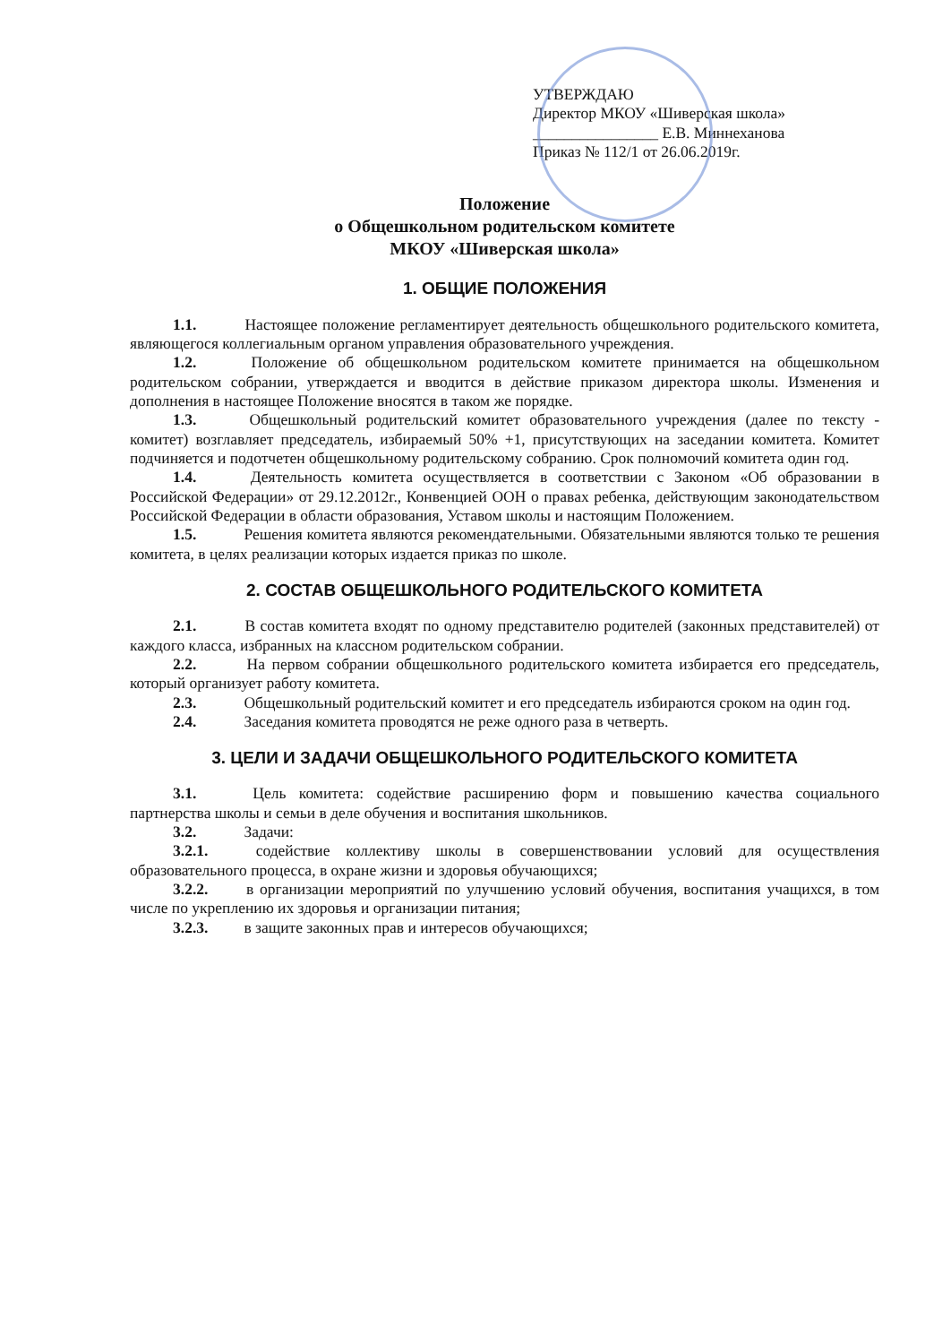УТВЕРЖДАЮ
Директор МКОУ «Шиверская школа»
________________ Е.В. Миннеханова
Приказ № 112/1 от 26.06.2019г.
Положение
о Общешкольном родительском комитете
МКОУ «Шиверская школа»
1. ОБЩИЕ ПОЛОЖЕНИЯ
1.1. Настоящее положение регламентирует деятельность общешкольного родительского комитета, являющегося коллегиальным органом управления образовательного учреждения.
1.2. Положение об общешкольном родительском комитете принимается на общешкольном родительском собрании, утверждается и вводится в действие приказом директора школы. Изменения и дополнения в настоящее Положение вносятся в таком же порядке.
1.3. Общешкольный родительский комитет образовательного учреждения (далее по тексту - комитет) возглавляет председатель, избираемый 50% +1, присутствующих на заседании комитета. Комитет подчиняется и подотчетен общешкольному родительскому собранию. Срок полномочий комитета один год.
1.4. Деятельность комитета осуществляется в соответствии с Законом «Об образовании в Российской Федерации» от 29.12.2012г., Конвенцией ООН о правах ребенка, действующим законодательством Российской Федерации в области образования, Уставом школы и настоящим Положением.
1.5. Решения комитета являются рекомендательными. Обязательными являются только те решения комитета, в целях реализации которых издается приказ по школе.
2. СОСТАВ ОБЩЕШКОЛЬНОГО РОДИТЕЛЬСКОГО КОМИТЕТА
2.1. В состав комитета входят по одному представителю родителей (законных представителей) от каждого класса, избранных на классном родительском собрании.
2.2. На первом собрании общешкольного родительского комитета избирается его председатель, который организует работу комитета.
2.3. Общешкольный родительский комитет и его председатель избираются сроком на один год.
2.4. Заседания комитета проводятся не реже одного раза в четверть.
3. ЦЕЛИ И ЗАДАЧИ ОБЩЕШКОЛЬНОГО РОДИТЕЛЬСКОГО КОМИТЕТА
3.1. Цель комитета: содействие расширению форм и повышению качества социального партнерства школы и семьи в деле обучения и воспитания школьников.
3.2. Задачи:
3.2.1. содействие коллективу школы в совершенствовании условий для осуществления образовательного процесса, в охране жизни и здоровья обучающихся;
3.2.2. в организации мероприятий по улучшению условий обучения, воспитания учащихся, в том числе по укреплению их здоровья и организации питания;
3.2.3. в защите законных прав и интересов обучающихся;